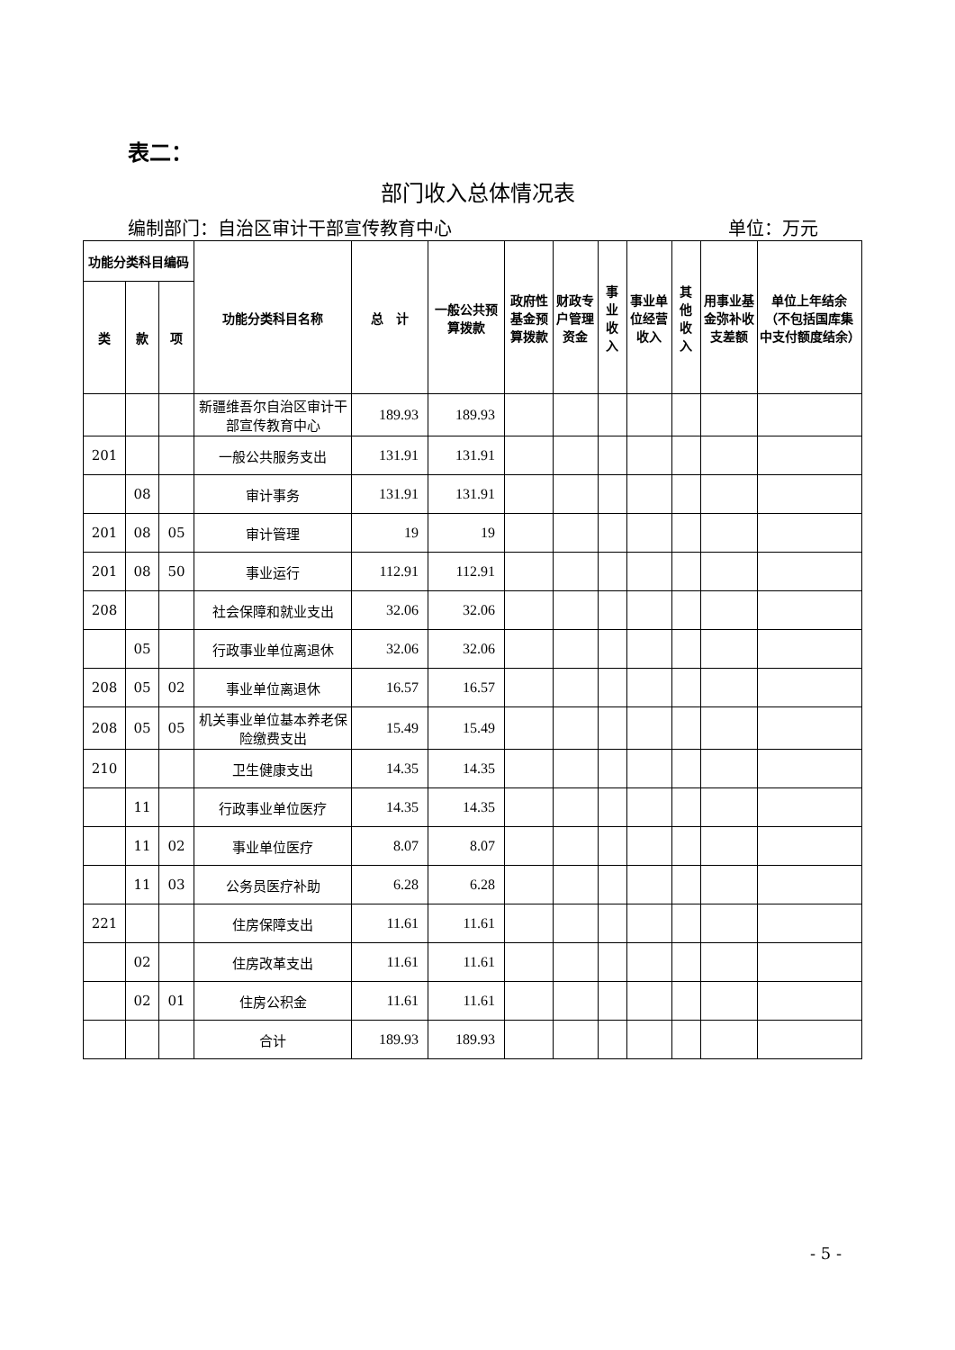表二：
部门收入总体情况表
编制部门：自治区审计干部宣传教育中心 单位：万元
| 功能分类科目编码 | | | 功能分类科目名称 | 总 计 | 一般公共预算拨款 | 政府性基金预算拨款 | 财政专户管理资金 | 事业收入 | 事业单位经营收入 | 其他收入 | 用事业基金弥补收支差额 | 单位上年结余（不包括国库集中支付额度结余） |
| --- | --- | --- | --- | --- | --- | --- | --- | --- | --- | --- | --- | --- |
| 类 | 款 | 项 | | | | | | | | | | |
| | | | 新疆维吾尔自治区审计干部宣传教育中心 | 189.93 | 189.93 | | | | | | | |
| 201 | | | 一般公共服务支出 | 131.91 | 131.91 | | | | | | | |
| | 08 | | 审计事务 | 131.91 | 131.91 | | | | | | | |
| 201 | 08 | 05 | 审计管理 | 19 | 19 | | | | | | | |
| 201 | 08 | 50 | 事业运行 | 112.91 | 112.91 | | | | | | | |
| 208 | | | 社会保障和就业支出 | 32.06 | 32.06 | | | | | | | |
| | 05 | | 行政事业单位离退休 | 32.06 | 32.06 | | | | | | | |
| 208 | 05 | 02 | 事业单位离退休 | 16.57 | 16.57 | | | | | | | |
| 208 | 05 | 05 | 机关事业单位基本养老保险缴费支出 | 15.49 | 15.49 | | | | | | | |
| 210 | | | 卫生健康支出 | 14.35 | 14.35 | | | | | | | |
| | 11 | | 行政事业单位医疗 | 14.35 | 14.35 | | | | | | | |
| | 11 | 02 | 事业单位医疗 | 8.07 | 8.07 | | | | | | | |
| | 11 | 03 | 公务员医疗补助 | 6.28 | 6.28 | | | | | | | |
| 221 | | | 住房保障支出 | 11.61 | 11.61 | | | | | | | |
| | 02 | | 住房改革支出 | 11.61 | 11.61 | | | | | | | |
| | 02 | 01 | 住房公积金 | 11.61 | 11.61 | | | | | | | |
| | | | 合计 | 189.93 | 189.93 | | | | | | | |
- 5 -